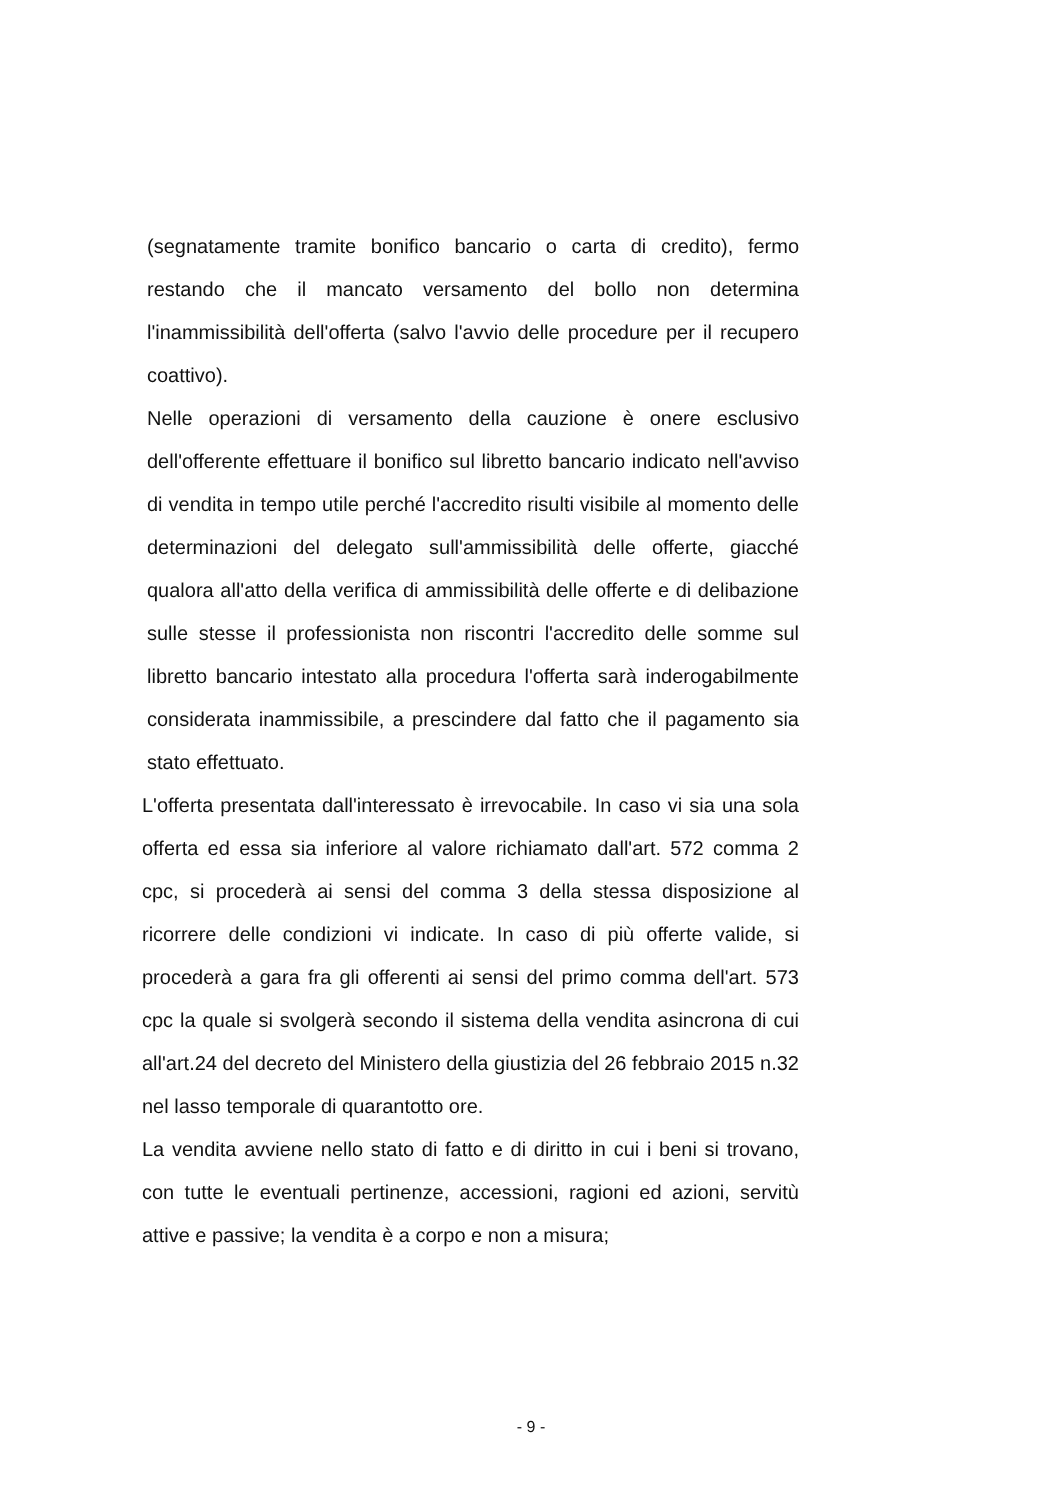(segnatamente tramite bonifico bancario o carta di credito), fermo restando che il mancato versamento del bollo non determina l'inammissibilità dell'offerta (salvo l'avvio delle procedure per il recupero coattivo).
Nelle operazioni di versamento della cauzione è onere esclusivo dell'offerente effettuare il bonifico sul libretto bancario indicato nell'avviso di vendita in tempo utile perché l'accredito risulti visibile al momento delle determinazioni del delegato sull'ammissibilità delle offerte, giacché qualora all'atto della verifica di ammissibilità delle offerte e di delibazione sulle stesse il professionista non riscontri l'accredito delle somme sul libretto bancario intestato alla procedura l'offerta sarà inderogabilmente considerata inammissibile, a prescindere dal fatto che il pagamento sia stato effettuato.
L'offerta presentata dall'interessato è irrevocabile. In caso vi sia una sola offerta ed essa sia inferiore al valore richiamato dall'art. 572 comma 2 cpc, si procederà ai sensi del comma 3 della stessa disposizione al ricorrere delle condizioni vi indicate. In caso di più offerte valide, si procederà a gara fra gli offerenti ai sensi del primo comma dell'art. 573 cpc la quale si svolgerà secondo il sistema della vendita asincrona di cui all'art.24 del decreto del Ministero della giustizia del 26 febbraio 2015 n.32 nel lasso temporale di quarantotto ore.
La vendita avviene nello stato di fatto e di diritto in cui i beni si trovano, con tutte le eventuali pertinenze, accessioni, ragioni ed azioni, servitù attive e passive; la vendita è a corpo e non a misura;
- 9 -